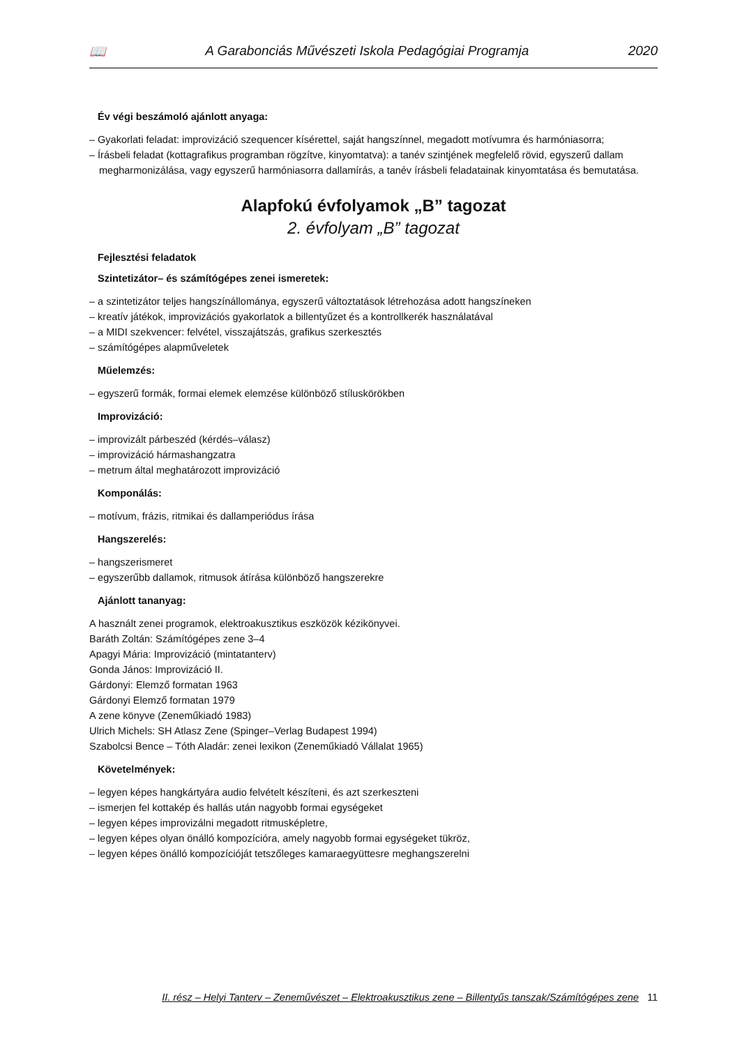📖 A Garabonciás Művészeti Iskola Pedagógiai Programja 2020
Év végi beszámoló ajánlott anyaga:
– Gyakorlati feladat: improvizáció szequencer kísérettel, saját hangszínnel, megadott motívumra és harmóniasorra;
– Írásbeli feladat (kottagrafikus programban rögzítve, kinyomtatva): a tanév szintjének megfelelő rövid, egyszerű dallam megharmonizálása, vagy egyszerű harmóniasorra dallamírás, a tanév írásbeli feladatainak kinyomtatása és bemutatása.
Alapfokú évfolyamok „B” tagozat
2. évfolyam „B” tagozat
Fejlesztési feladatok
Szintetizátor– és számítógépes zenei ismeretek:
– a szintetizátor teljes hangszínállománya, egyszerű változtatások létrehozása adott hangszíneken
– kreatív játékok, improvizációs gyakorlatok a billentyűzet és a kontrollkerék használatával
– a MIDI szekvencer: felvétel, visszajátszás, grafikus szerkesztés
– számítógépes alapműveletek
Műelemzés:
– egyszerű formák, formai elemek elemzése különböző stíluskörökben
Improvizáció:
– improvizált párbeszéd (kérdés–válasz)
– improvizáció hármashangzatra
– metrum által meghatározott improvizáció
Komponálás:
– motívum, frázis, ritmikai és dallamperiódus írása
Hangszerelés:
– hangszerismeret
– egyszerűbb dallamok, ritmusok átírása különböző hangszerekre
Ajánlott tananyag:
A használt zenei programok, elektroakusztikus eszközök kézikönyvei.
Baráth Zoltán: Számítógépes zene 3–4
Apagyi Mária: Improvizáció (mintatanterv)
Gonda János: Improvizáció II.
Gárdonyi: Elemző formatan 1963
Gárdonyi Elemző formatan 1979
A zene könyve (Zeneműkiadó 1983)
Ulrich Michels: SH Atlasz Zene (Spinger–Verlag Budapest 1994)
Szabolcsi Bence – Tóth Aladár: zenei lexikon (Zeneműkiadó Vállalat 1965)
Követelmények:
– legyen képes hangkártyára audio felvételt készíteni, és azt szerkeszteni
– ismerjen fel kottakép és hallás után nagyobb formai egységeket
– legyen képes improvizálni megadott ritmusképletre,
– legyen képes olyan önálló kompozícióra, amely nagyobb formai egységeket tükröz,
– legyen képes önálló kompozícióját tetszőleges kamaraegyüttesre meghangszerelni
II. rész – Helyi Tanterv – Zeneművészet – Elektroakusztikus zene – Billentyűs tanszak/Számítógépes zene 11